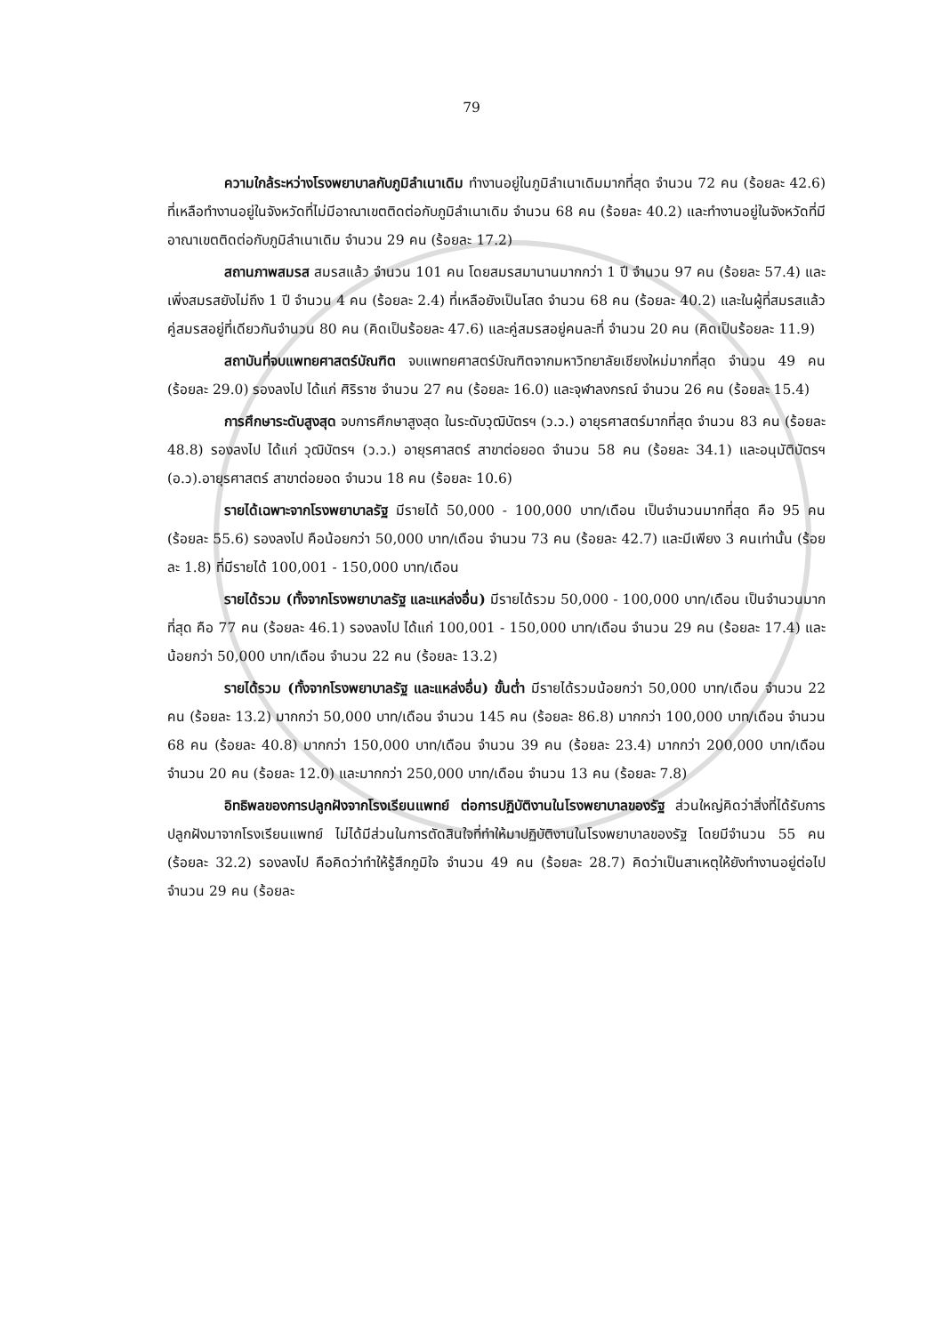79
ความใกล้ระหว่างโรงพยาบาลกับภูมิลำเนาเดิม ทำงานอยู่ในภูมิลำเนาเดิมมากที่สุด จำนวน 72 คน (ร้อยละ 42.6) ที่เหลือทำงานอยู่ในจังหวัดที่ไม่มีอาณาเขตติดต่อกับภูมิลำเนาเดิม จำนวน 68 คน (ร้อยละ 40.2) และทำงานอยู่ในจังหวัดที่มีอาณาเขตติดต่อกับภูมิลำเนาเดิม จำนวน 29 คน (ร้อยละ 17.2)
สถานภาพสมรส สมรสแล้ว จำนวน 101 คน โดยสมรสมานานมากกว่า 1 ปี จำนวน 97 คน (ร้อยละ 57.4) และเพิ่งสมรสยังไม่ถึง 1 ปี จำนวน 4 คน (ร้อยละ 2.4) ที่เหลือยังเป็นโสด จำนวน 68 คน (ร้อยละ 40.2) และในผู้ที่สมรสแล้ว คู่สมรสอยู่ที่เดียวกันจำนวน 80 คน (คิดเป็นร้อยละ 47.6) และคู่สมรสอยู่คนละที่ จำนวน 20 คน (คิดเป็นร้อยละ 11.9)
สถาบันที่จบแพทยศาสตร์บัณฑิต จบแพทยศาสตร์บัณฑิตจากมหาวิทยาลัยเชียงใหม่มากที่สุด จำนวน 49 คน (ร้อยละ 29.0) รองลงไป ได้แก่ ศิริราช จำนวน 27 คน (ร้อยละ 16.0) และจุฬาลงกรณ์ จำนวน 26 คน (ร้อยละ 15.4)
การศึกษาระดับสูงสุด จบการศึกษาสูงสุด ในระดับวุฒิบัตรฯ (ว.ว.) อายุรศาสตร์มากที่สุด จำนวน 83 คน (ร้อยละ 48.8) รองลงไป ได้แก่ วุฒิบัตรฯ (ว.ว.) อายุรศาสตร์ สาขาต่อยอด จำนวน 58 คน (ร้อยละ 34.1) และอนุมัติบัตรฯ (อ.ว).อายุรศาสตร์ สาขาต่อยอด จำนวน 18 คน (ร้อยละ 10.6)
รายได้เฉพาะจากโรงพยาบาลรัฐ มีรายได้ 50,000 - 100,000 บาท/เดือน เป็นจำนวนมากที่สุด คือ 95 คน (ร้อยละ 55.6) รองลงไป คือน้อยกว่า 50,000 บาท/เดือน จำนวน 73 คน (ร้อยละ 42.7) และมีเพียง 3 คนเท่านั้น (ร้อยละ 1.8) ที่มีรายได้ 100,001 - 150,000 บาท/เดือน
รายได้รวม (ทั้งจากโรงพยาบาลรัฐ และแหล่งอื่น) มีรายได้รวม 50,000 - 100,000 บาท/เดือน เป็นจำนวนมากที่สุด คือ 77 คน (ร้อยละ 46.1) รองลงไป ได้แก่ 100,001 - 150,000 บาท/เดือน จำนวน 29 คน (ร้อยละ 17.4) และน้อยกว่า 50,000 บาท/เดือน จำนวน 22 คน (ร้อยละ 13.2)
รายได้รวม (ทั้งจากโรงพยาบาลรัฐ และแหล่งอื่น) ขั้นต่ำ มีรายได้รวมน้อยกว่า 50,000 บาท/เดือน จำนวน 22 คน (ร้อยละ 13.2) มากกว่า 50,000 บาท/เดือน จำนวน 145 คน (ร้อยละ 86.8) มากกว่า 100,000 บาท/เดือน จำนวน 68 คน (ร้อยละ 40.8) มากกว่า 150,000 บาท/เดือน จำนวน 39 คน (ร้อยละ 23.4) มากกว่า 200,000 บาท/เดือน จำนวน 20 คน (ร้อยละ 12.0) และมากกว่า 250,000 บาท/เดือน จำนวน 13 คน (ร้อยละ 7.8)
อิทธิพลของการปลูกฝังจากโรงเรียนแพทย์ ต่อการปฏิบัติงานในโรงพยาบาลของรัฐ ส่วนใหญ่คิดว่าสิ่งที่ได้รับการปลูกฝังมาจากโรงเรียนแพทย์ ไม่ได้มีส่วนในการตัดสินใจที่ทำให้มาปฏิบัติงานในโรงพยาบาลของรัฐ โดยมีจำนวน 55 คน (ร้อยละ 32.2) รองลงไป คือคิดว่าทำให้รู้สึกภูมิใจ จำนวน 49 คน (ร้อยละ 28.7) คิดว่าเป็นสาเหตุให้ยังทำงานอยู่ต่อไป จำนวน 29 คน (ร้อยละ